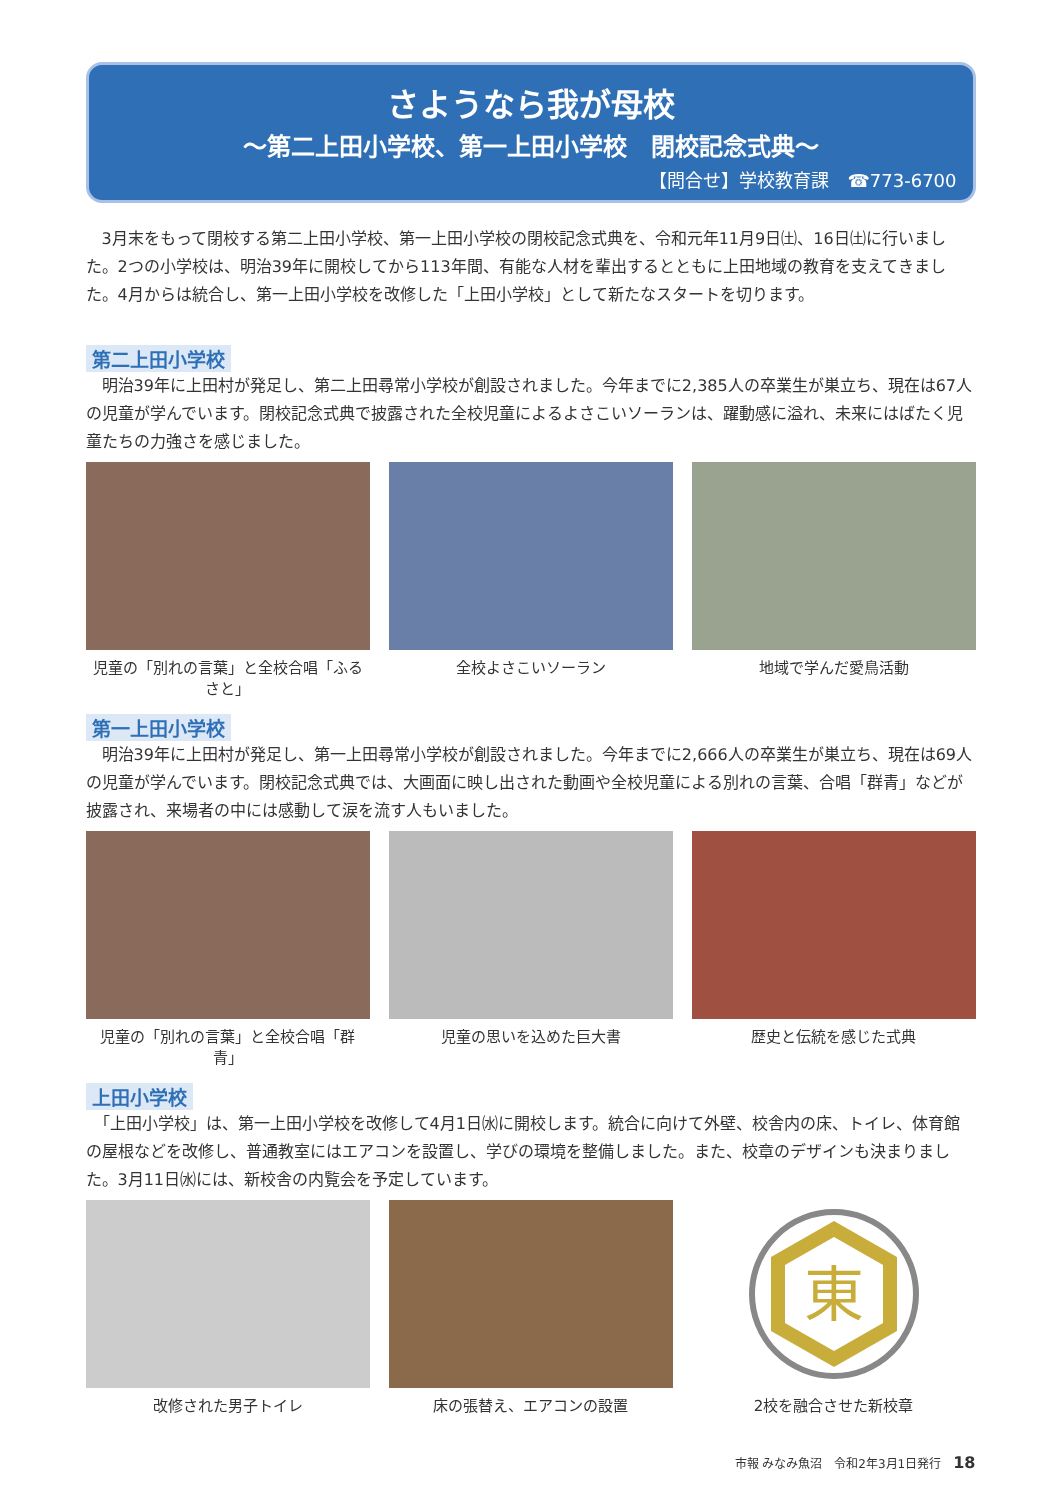さようなら我が母校
～第二上田小学校、第一上田小学校　閉校記念式典～
【問合せ】学校教育課　☎773-6700
　3月末をもって閉校する第二上田小学校、第一上田小学校の閉校記念式典を、令和元年11月9日㈯、16日㈯に行いました。2つの小学校は、明治39年に開校してから113年間、有能な人材を輩出するとともに上田地域の教育を支えてきました。4月からは統合し、第一上田小学校を改修した「上田小学校」として新たなスタートを切ります。
第二上田小学校
　明治39年に上田村が発足し、第二上田尋常小学校が創設されました。今年までに2,385人の卒業生が巣立ち、現在は67人の児童が学んでいます。閉校記念式典で披露された全校児童によるよさこいソーランは、躍動感に溢れ、未来にはばたく児童たちの力強さを感じました。
児童の「別れの言葉」と全校合唱「ふるさと」
全校よさこいソーラン 地域で学んだ愛鳥活動
第一上田小学校
　明治39年に上田村が発足し、第一上田尋常小学校が創設されました。今年までに2,666人の卒業生が巣立ち、現在は69人の児童が学んでいます。閉校記念式典では、大画面に映し出された動画や全校児童による別れの言葉、合唱「群青」などが披露され、来場者の中には感動して涙を流す人もいました。
児童の「別れの言葉」と全校合唱「群青」
児童の思いを込めた巨大書 歴史と伝統を感じた式典
上田小学校
　「上田小学校」は、第一上田小学校を改修して4月1日㈬に開校します。統合に向けて外壁、校舎内の床、トイレ、体育館の屋根などを改修し、普通教室にはエアコンを設置し、学びの環境を整備しました。また、校章のデザインも決まりました。3月11日㈬には、新校舎の内覧会を予定しています。
改修された男子トイレ 床の張替え、エアコンの設置
東
2校を融合させた新校章
市報 みなみ魚沼　令和2年3月1日発行　18